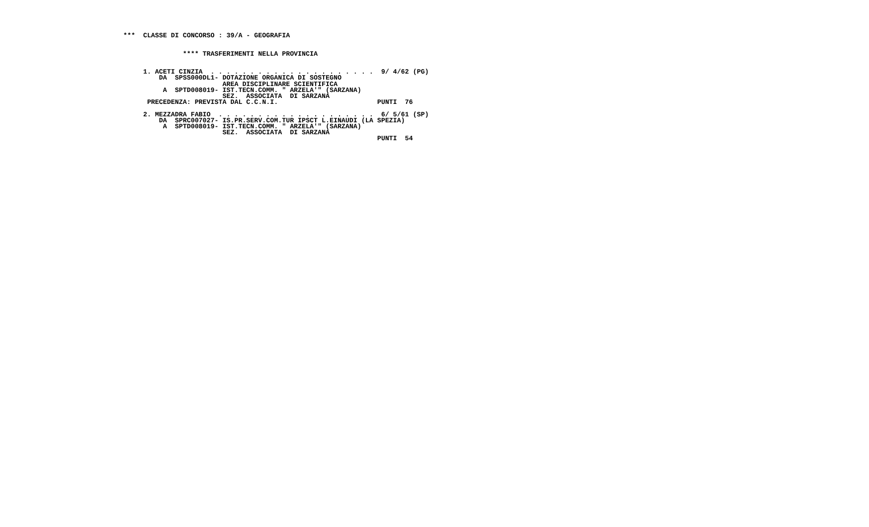***  CLASSE DI CONCORSO : 39/A - GEOGRAFIA


               **** TRASFERIMENTI NELLA PROVINCIA


     1. ACETI CINZIA  . . . . . . . . . . . . . . . . . . . . .  9/ 4/62 (PG)
         DA  SPSS000DL1- DOTAZIONE ORGANICA DI SOSTEGNO
                         AREA DISCIPLINARE SCIENTIFICA
          A  SPTD008019- IST.TECN.COMM. " ARZELA'" (SARZANA)
                         SEZ.  ASSOCIATA  DI SARZANA
      PRECEDENZA: PREVISTA DAL C.C.N.I.                         PUNTI  76

     2. MEZZADRA FABIO  . . . . . . . . . . . . . . . . . . . .  6/ 5/61 (SP)
         DA  SPRC007027- IS.PR.SERV.COM.TUR IPSCT L.EINAUDI (LA SPEZIA)
          A  SPTD008019- IST.TECN.COMM. " ARZELA'" (SARZANA)
                         SEZ.  ASSOCIATA  DI SARZANA
                                                                PUNTI  54